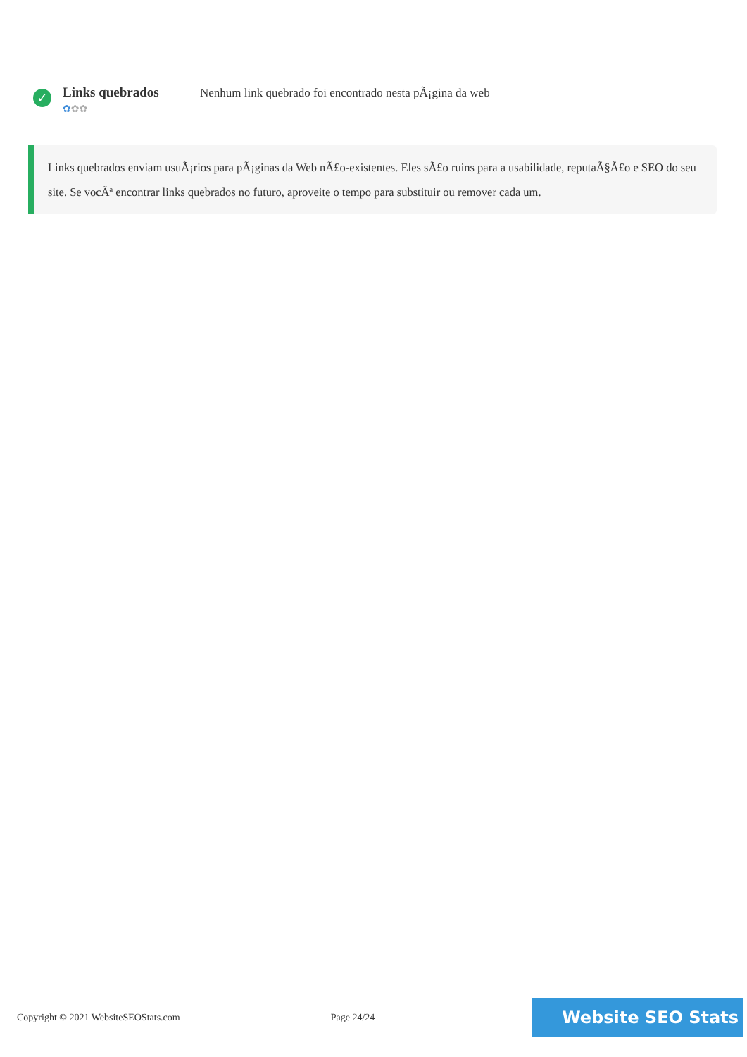✓
Links quebrados
✿✿✿
Nenhum link quebrado foi encontrado nesta pÃ¡gina da web
Links quebrados enviam usuÃ¡rios para pÃ¡ginas da Web nÃ£o-existentes. Eles sÃ£o ruins para a usabilidade, reputaÃ§Ã£o e SEO do seu site. Se vocÃª encontrar links quebrados no futuro, aproveite o tempo para substituir ou remover cada um.
Copyright © 2021 WebsiteSEOStats.com Page 24/24
Website SEO Stats